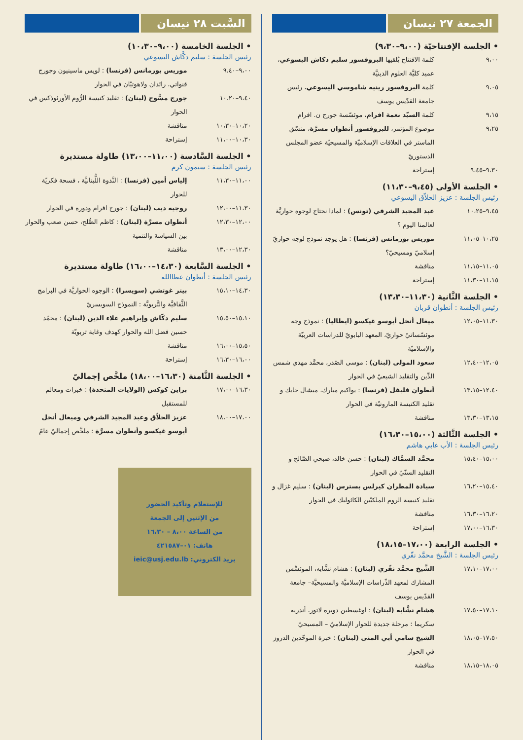الجمعة ٢٧ نيسان
• الجلسة الإفتتاحيّة (٩،٠٠–٩،٣٠)
٩،٠٠ كلمة الافتتاح يُلقيها البروفسور سليم دكاش اليسوعي، عميد كليَّة العلوم الدينيَّة
٩،٠٥ كلمة البروفسور رينيه شاموسي اليسوعي، رئيس جامعة القدّيس يوسف
٩،١٥ كلمة السيّد نعمة افرام، موئسّسة جورج ن. افرام
٩،٢٥ موضوع المؤتمر، للبروفسور أنطوان مسرَّة، منسّق الماستر في العلاقات الإسلاميّة والمسيحيّة عضو المجلس الدستوريّ
٩،٣٠–٩،٤٥ إستراحة
• الجلسة الأولى (٩،٤٥–١١،٣٠)
رئيس الجلسة : عزيز الحلاّق اليسوعي
٩،٤٥–١٠،٢٥ عبد المجيد الشرفي (تونس) : لماذا نحتاج لوجوه حواريَّة لعالمنا اليوم ؟
١٠،٢٥–١١،٠٥ موريس بورمانس (فرنسا) : هل يوجد نموذج لوجه حواريّ إسلاميّ ومسيحيّ؟
١١،٠٥–١١،١٥ مناقشة
١١،١٥–١١،٣٠ إستراحة
• الجلسة الثَّانية (١١،٣٠–١٣،٣٠)
رئيس الجلسة : أنطوان قربان
١١،٣٠–١٢،٠٥ ميغال أنخل أيوسو غيكسو (ايطاليا) : نموذج وجه موئسّساتيّ حواريّ، المعهد البابويّ للدراسات العربيّة والإسلاميّة
١٢،٠٥–١٢،٤٠ سعود المولى (لبنان) : موسى الصّدر، محمَّد مهدي شمس الدِّين والتقليد الشيعيّ في الحوار
١٢،٤٠–١٣،١٥ أنطوان فليفل (فرنسا) : يواكيم مبارك، ميشال حايك و تقليد الكنيسة المارونيّة في الحوار
١٣،١٥–١٣،٣٠ مناقشة
• الجلسة الثَّالثة (١٥،٠٠–١٦،٣٠)
رئيس الجلسة : الأب غابي هاشم
١٥،٠٠–١٥،٤٠ محمَّد السمَّاك (لبنان) : حسن خالد، صبحي الصَّالح و التقليد السنّيّ في الحوار
١٥،٤٠–١٦،٢٠ سيادة المطران كيرلس بسترس (لبنان) : سليم غزال و تقليد كنيسة الروم الملكيّين الكاثوليك في الحوار
١٦،٢٠–١٦،٣٠ مناقشة
١٦،٣٠–١٧،٠٠ إستراحة
• الجلسة الرابعة (١٧،٠٠–١٨،١٥)
رئيس الجلسة : الشَّيخ محمَّد نقّري
١٧،٠٠–١٧،١٠ الشَّيخ محمَّد نقّري (لبنان) : هشام نشَّابه، الموئسِّس المشارك لمعهد الدِّراسات الإسلاميَّة والمسيحيَّة– جامعة القدّيس يوسف
١٧،١٠–١٧،٥٠ هشام نشَّابه (لبنان) : اوغسطين دوبره لاتور، أندريه سكريما : مرحلة جديدة للحوار الإسلاميّ – المسيحيّ
١٧،٥٠–١٨،٠٥ الشيخ سامي أبي المنى (لبنان) : خبرة الموحّدين الدروز في الحوار
١٨،٠٥–١٨،١٥ مناقشة
السَّبت ٢٨ نيسان
• الجلسة الخامسة (٩،٠٠–١٠،٣٠)
رئيس الجلسة : سليم دكَّاش اليسوعي
٩،٠٠–٩،٤٠ موريس بورمانس (فرنسا) : لويس ماسينيون وجورج قنواتي، رائدان ولاهوتيّان في الحوار
٩،٤٠–١٠،٢٠ جورج مسُّوح (لبنان) : تقليد كنيسة الرُّوم الأورثوذكس في الحوار
١٠،٢٠–١٠،٣٠ مناقشة
١٠،٣٠–١١،٠٠ إستراحة
• الجلسة السَّادسة (١١،٠٠–١٣،٠٠) طاولة مستديرة
رئيس الجلسة : سيمون كرم
١١،٠٠–١١،٣٠ إلياس أمين (فرنسا) : النَّدوة اللُّبنانيَّة ، فسحة فكريّة للحوار
١١،٣٠–١٢،٠٠ روجيه ديب (لبنان) : جورج افرام ودوره في الحوار
١٢،٠٠–١٢،٣٠ أنطوان مسرَّة (لبنان) : كاظم الصُّلح، حسن صعب والحوار بين السياسة والتنمية
١٢،٣٠–١٣،٠٠ مناقشة
• الجلسة السَّابعة (١٤،٣٠–١٦،٠٠) طاولة مستديرة
رئيس الجلسة : أنطوان عطاالله
١٤،٣٠–١٥،١٠ بيتر غوتشي (سويسرا) : الوجوه الحواريَّة في البرامج الثَّقافيَّة والتَّربويَّة : النموذج السويسريّ
١٥،١٠–١٥،٥٠ سليم دكّاش وإبراهيم علاء الدين (لبنان) : محمّد حسين فضل الله والحوار كهدف وغاية تربويّة
١٥،٥٠–١٦،٠٠ مناقشة
١٦،٠٠–١٦،٣٠ إستراحة
• الجلسة الثَّامنة (١٦،٣٠–١٨،٠٠) ملخَّص إجماليّ
١٦،٣٠–١٧،٠٠ براين كوكس (الولايات المتحدة) : خبرات ومعالم للمستقبل
١٧،٠٠–١٨،٠٠ عزيز الحلاّق وعبد المجيد الشرفي وميغال أنخل أيوسو غيكسو وأنطوان مسرَّة : ملخَّص إجماليّ عامّ
للإستعلام وتأكيد الحضور
من الإثنين إلى الجمعة
من الساعة ٨،٠٠ – ١٦،٣٠
هاتف: ٠١–٤٢١٥٨٧
بريد الكتروني: ieic@usj.edu.lb